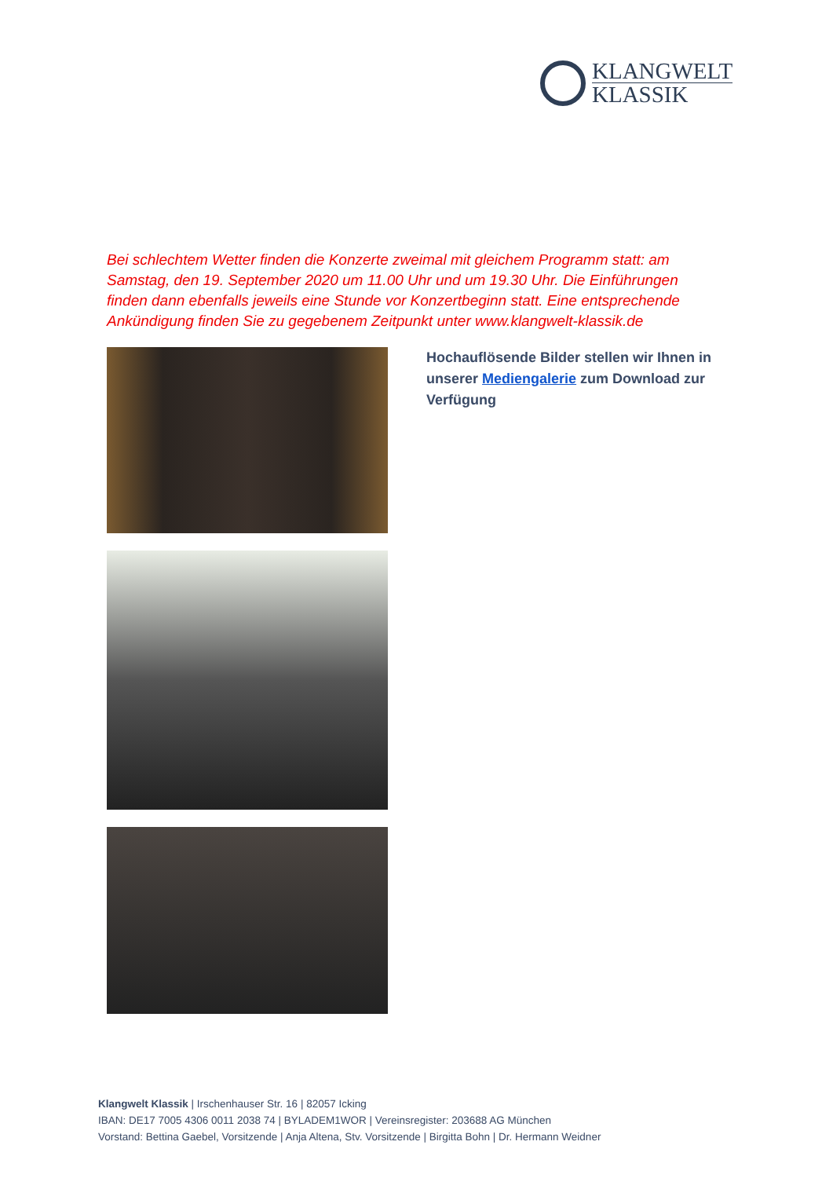KLANGWELT
KLASSIK
Bei schlechtem Wetter finden die Konzerte zweimal mit gleichem Programm statt: am Samstag, den 19. September 2020 um 11.00 Uhr und um 19.30 Uhr. Die Einführungen finden dann ebenfalls jeweils eine Stunde vor Konzertbeginn statt. Eine entsprechende Ankündigung finden Sie zu gegebenem Zeitpunkt unter www.klangwelt-klassik.de
Hochauflösende Bilder stellen wir Ihnen in unserer Mediengalerie zum Download zur Verfügung
Klangwelt Klassik | Irschenhauser Str. 16 | 82057 Icking
IBAN: DE17 7005 4306 0011 2038 74 | BYLADEM1WOR | Vereinsregister: 203688 AG München
Vorstand: Bettina Gaebel, Vorsitzende | Anja Altena, Stv. Vorsitzende | Birgitta Bohn | Dr. Hermann Weidner